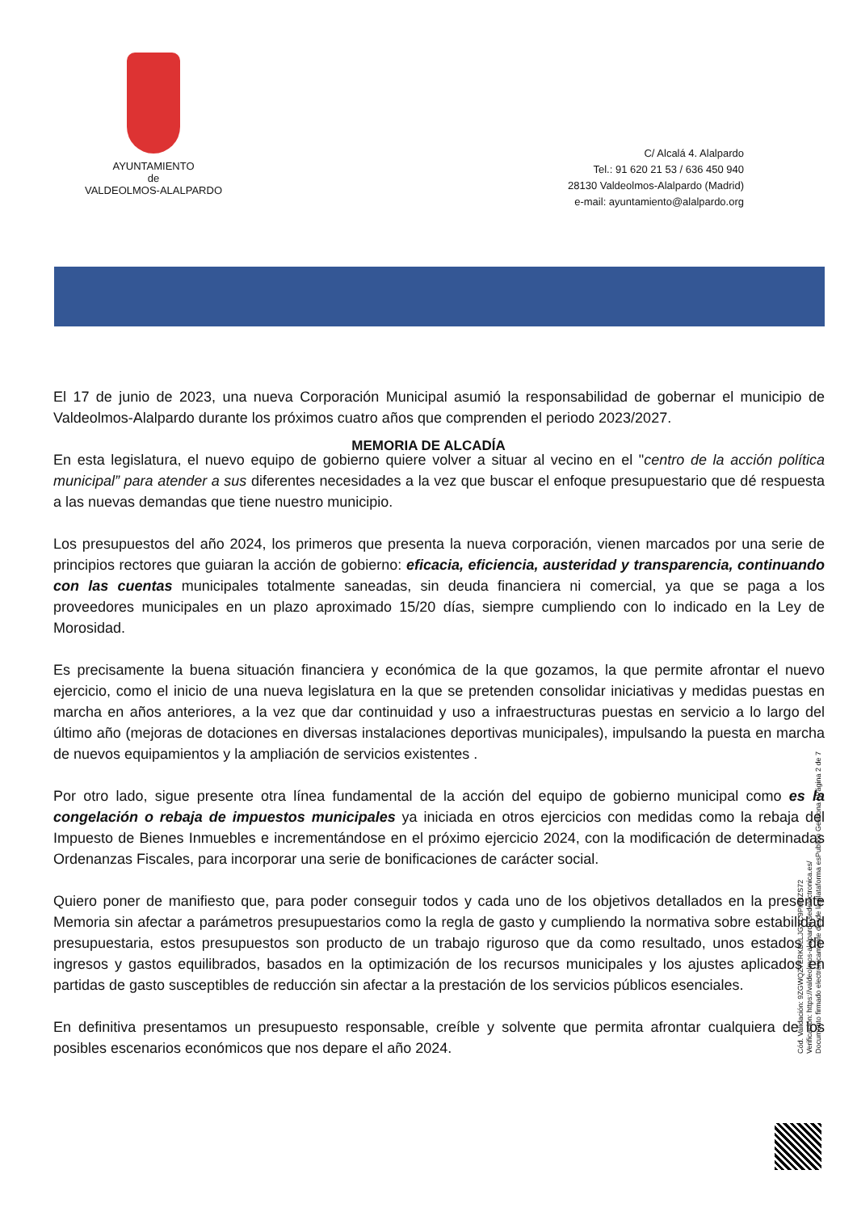AYUNTAMIENTO
de
VALDEOLMOS-ALALPARDO
C/ Alcalá 4. Alalpardo
Tel.: 91 620 21 53 / 636 450 940
28130 Valdeolmos-Alalpardo (Madrid)
e-mail: ayuntamiento@alalpardo.org
MEMORIA DE ALCADÍA
El 17 de junio de 2023, una nueva Corporación Municipal asumió la responsabilidad de gobernar el municipio de Valdeolmos-Alalpardo durante los próximos cuatro años que comprenden el periodo 2023/2027.
En esta legislatura, el nuevo equipo de gobierno quiere volver a situar al vecino en el "centro de la acción política municipal” para atender a sus diferentes necesidades a la vez que buscar el enfoque presupuestario que dé respuesta a las nuevas demandas que tiene nuestro municipio.
Los presupuestos del año 2024, los primeros que presenta la nueva corporación, vienen marcados por una serie de principios rectores que guiaran la acción de gobierno: eficacia, eficiencia, austeridad y transparencia, continuando con las cuentas municipales totalmente saneadas, sin deuda financiera ni comercial, ya que se paga a los proveedores municipales en un plazo aproximado 15/20 días, siempre cumpliendo con lo indicado en la Ley de Morosidad.
Es precisamente la buena situación financiera y económica de la que gozamos, la que permite afrontar el nuevo ejercicio, como el inicio de una nueva legislatura en la que se pretenden consolidar iniciativas y medidas puestas en marcha en años anteriores, a la vez que dar continuidad y uso a infraestructuras puestas en servicio a lo largo del último año (mejoras de dotaciones en diversas instalaciones deportivas municipales), impulsando la puesta en marcha de nuevos equipamientos y la ampliación de servicios existentes .
Por otro lado, sigue presente otra línea fundamental de la acción del equipo de gobierno municipal como es la congelación o rebaja de impuestos municipales ya iniciada en otros ejercicios con medidas como la rebaja del Impuesto de Bienes Inmuebles e incrementándose en el próximo ejercicio 2024, con la modificación de determinadas Ordenanzas Fiscales, para incorporar una serie de bonificaciones de carácter social.
Quiero poner de manifiesto que, para poder conseguir todos y cada uno de los objetivos detallados en la presente Memoria sin afectar a parámetros presupuestarios como la regla de gasto y cumpliendo la normativa sobre estabilidad presupuestaria, estos presupuestos son producto de un trabajo riguroso que da como resultado, unos estados de ingresos y gastos equilibrados, basados en la optimización de los recursos municipales y los ajustes aplicados en partidas de gasto susceptibles de reducción sin afectar a la prestación de los servicios públicos esenciales.
En definitiva presentamos un presupuesto responsable, creíble y solvente que permita afrontar cualquiera de los posibles escenarios económicos que nos depare el año 2024.
Cód. Validación: 9ZGWQZ7ERKDLLJGXC9PHNZS72
Verificación: https://valdeolmos-alalpardo.sedelectronica.es/
Documento firmado electrónicamente desde la plataforma esPublico Gestiona | Página 2 de 7